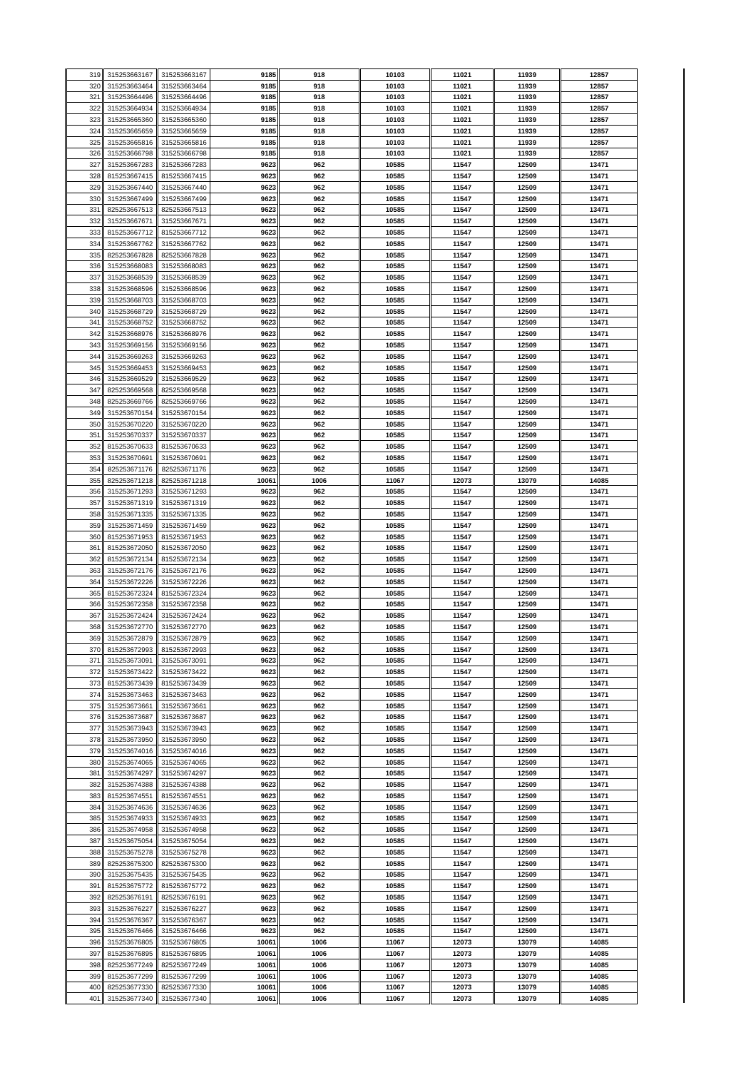| 319 | 315253663167 | 315253663167 | 9185 | 918 | 10103 | 11021 | 11939 | 12857 |
| 320 | 315253663464 | 315253663464 | 9185 | 918 | 10103 | 11021 | 11939 | 12857 |
| 321 | 315253664496 | 315253664496 | 9185 | 918 | 10103 | 11021 | 11939 | 12857 |
| 322 | 315253664934 | 315253664934 | 9185 | 918 | 10103 | 11021 | 11939 | 12857 |
| 323 | 315253665360 | 315253665360 | 9185 | 918 | 10103 | 11021 | 11939 | 12857 |
| 324 | 315253665659 | 315253665659 | 9185 | 918 | 10103 | 11021 | 11939 | 12857 |
| 325 | 315253665816 | 315253665816 | 9185 | 918 | 10103 | 11021 | 11939 | 12857 |
| 326 | 315253666798 | 315253666798 | 9185 | 918 | 10103 | 11021 | 11939 | 12857 |
| 327 | 315253667283 | 315253667283 | 9623 | 962 | 10585 | 11547 | 12509 | 13471 |
| 328 | 815253667415 | 815253667415 | 9623 | 962 | 10585 | 11547 | 12509 | 13471 |
| 329 | 315253667440 | 315253667440 | 9623 | 962 | 10585 | 11547 | 12509 | 13471 |
| 330 | 315253667499 | 315253667499 | 9623 | 962 | 10585 | 11547 | 12509 | 13471 |
| 331 | 825253667513 | 825253667513 | 9623 | 962 | 10585 | 11547 | 12509 | 13471 |
| 332 | 315253667671 | 315253667671 | 9623 | 962 | 10585 | 11547 | 12509 | 13471 |
| 333 | 815253667712 | 815253667712 | 9623 | 962 | 10585 | 11547 | 12509 | 13471 |
| 334 | 315253667762 | 315253667762 | 9623 | 962 | 10585 | 11547 | 12509 | 13471 |
| 335 | 825253667828 | 825253667828 | 9623 | 962 | 10585 | 11547 | 12509 | 13471 |
| 336 | 315253668083 | 315253668083 | 9623 | 962 | 10585 | 11547 | 12509 | 13471 |
| 337 | 315253668539 | 315253668539 | 9623 | 962 | 10585 | 11547 | 12509 | 13471 |
| 338 | 315253668596 | 315253668596 | 9623 | 962 | 10585 | 11547 | 12509 | 13471 |
| 339 | 315253668703 | 315253668703 | 9623 | 962 | 10585 | 11547 | 12509 | 13471 |
| 340 | 315253668729 | 315253668729 | 9623 | 962 | 10585 | 11547 | 12509 | 13471 |
| 341 | 315253668752 | 315253668752 | 9623 | 962 | 10585 | 11547 | 12509 | 13471 |
| 342 | 315253668976 | 315253668976 | 9623 | 962 | 10585 | 11547 | 12509 | 13471 |
| 343 | 315253669156 | 315253669156 | 9623 | 962 | 10585 | 11547 | 12509 | 13471 |
| 344 | 315253669263 | 315253669263 | 9623 | 962 | 10585 | 11547 | 12509 | 13471 |
| 345 | 315253669453 | 315253669453 | 9623 | 962 | 10585 | 11547 | 12509 | 13471 |
| 346 | 315253669529 | 315253669529 | 9623 | 962 | 10585 | 11547 | 12509 | 13471 |
| 347 | 825253669568 | 825253669568 | 9623 | 962 | 10585 | 11547 | 12509 | 13471 |
| 348 | 825253669766 | 825253669766 | 9623 | 962 | 10585 | 11547 | 12509 | 13471 |
| 349 | 315253670154 | 315253670154 | 9623 | 962 | 10585 | 11547 | 12509 | 13471 |
| 350 | 315253670220 | 315253670220 | 9623 | 962 | 10585 | 11547 | 12509 | 13471 |
| 351 | 315253670337 | 315253670337 | 9623 | 962 | 10585 | 11547 | 12509 | 13471 |
| 352 | 815253670633 | 815253670633 | 9623 | 962 | 10585 | 11547 | 12509 | 13471 |
| 353 | 315253670691 | 315253670691 | 9623 | 962 | 10585 | 11547 | 12509 | 13471 |
| 354 | 825253671176 | 825253671176 | 9623 | 962 | 10585 | 11547 | 12509 | 13471 |
| 355 | 825253671218 | 825253671218 | 10061 | 1006 | 11067 | 12073 | 13079 | 14085 |
| 356 | 315253671293 | 315253671293 | 9623 | 962 | 10585 | 11547 | 12509 | 13471 |
| 357 | 315253671319 | 315253671319 | 9623 | 962 | 10585 | 11547 | 12509 | 13471 |
| 358 | 315253671335 | 315253671335 | 9623 | 962 | 10585 | 11547 | 12509 | 13471 |
| 359 | 315253671459 | 315253671459 | 9623 | 962 | 10585 | 11547 | 12509 | 13471 |
| 360 | 815253671953 | 815253671953 | 9623 | 962 | 10585 | 11547 | 12509 | 13471 |
| 361 | 815253672050 | 815253672050 | 9623 | 962 | 10585 | 11547 | 12509 | 13471 |
| 362 | 815253672134 | 815253672134 | 9623 | 962 | 10585 | 11547 | 12509 | 13471 |
| 363 | 315253672176 | 315253672176 | 9623 | 962 | 10585 | 11547 | 12509 | 13471 |
| 364 | 315253672226 | 315253672226 | 9623 | 962 | 10585 | 11547 | 12509 | 13471 |
| 365 | 815253672324 | 815253672324 | 9623 | 962 | 10585 | 11547 | 12509 | 13471 |
| 366 | 315253672358 | 315253672358 | 9623 | 962 | 10585 | 11547 | 12509 | 13471 |
| 367 | 315253672424 | 315253672424 | 9623 | 962 | 10585 | 11547 | 12509 | 13471 |
| 368 | 315253672770 | 315253672770 | 9623 | 962 | 10585 | 11547 | 12509 | 13471 |
| 369 | 315253672879 | 315253672879 | 9623 | 962 | 10585 | 11547 | 12509 | 13471 |
| 370 | 815253672993 | 815253672993 | 9623 | 962 | 10585 | 11547 | 12509 | 13471 |
| 371 | 315253673091 | 315253673091 | 9623 | 962 | 10585 | 11547 | 12509 | 13471 |
| 372 | 315253673422 | 315253673422 | 9623 | 962 | 10585 | 11547 | 12509 | 13471 |
| 373 | 815253673439 | 815253673439 | 9623 | 962 | 10585 | 11547 | 12509 | 13471 |
| 374 | 315253673463 | 315253673463 | 9623 | 962 | 10585 | 11547 | 12509 | 13471 |
| 375 | 315253673661 | 315253673661 | 9623 | 962 | 10585 | 11547 | 12509 | 13471 |
| 376 | 315253673687 | 315253673687 | 9623 | 962 | 10585 | 11547 | 12509 | 13471 |
| 377 | 315253673943 | 315253673943 | 9623 | 962 | 10585 | 11547 | 12509 | 13471 |
| 378 | 315253673950 | 315253673950 | 9623 | 962 | 10585 | 11547 | 12509 | 13471 |
| 379 | 315253674016 | 315253674016 | 9623 | 962 | 10585 | 11547 | 12509 | 13471 |
| 380 | 315253674065 | 315253674065 | 9623 | 962 | 10585 | 11547 | 12509 | 13471 |
| 381 | 315253674297 | 315253674297 | 9623 | 962 | 10585 | 11547 | 12509 | 13471 |
| 382 | 315253674388 | 315253674388 | 9623 | 962 | 10585 | 11547 | 12509 | 13471 |
| 383 | 815253674551 | 815253674551 | 9623 | 962 | 10585 | 11547 | 12509 | 13471 |
| 384 | 315253674636 | 315253674636 | 9623 | 962 | 10585 | 11547 | 12509 | 13471 |
| 385 | 315253674933 | 315253674933 | 9623 | 962 | 10585 | 11547 | 12509 | 13471 |
| 386 | 315253674958 | 315253674958 | 9623 | 962 | 10585 | 11547 | 12509 | 13471 |
| 387 | 315253675054 | 315253675054 | 9623 | 962 | 10585 | 11547 | 12509 | 13471 |
| 388 | 315253675278 | 315253675278 | 9623 | 962 | 10585 | 11547 | 12509 | 13471 |
| 389 | 825253675300 | 825253675300 | 9623 | 962 | 10585 | 11547 | 12509 | 13471 |
| 390 | 315253675435 | 315253675435 | 9623 | 962 | 10585 | 11547 | 12509 | 13471 |
| 391 | 815253675772 | 815253675772 | 9623 | 962 | 10585 | 11547 | 12509 | 13471 |
| 392 | 825253676191 | 825253676191 | 9623 | 962 | 10585 | 11547 | 12509 | 13471 |
| 393 | 315253676227 | 315253676227 | 9623 | 962 | 10585 | 11547 | 12509 | 13471 |
| 394 | 315253676367 | 315253676367 | 9623 | 962 | 10585 | 11547 | 12509 | 13471 |
| 395 | 315253676466 | 315253676466 | 9623 | 962 | 10585 | 11547 | 12509 | 13471 |
| 396 | 315253676805 | 315253676805 | 10061 | 1006 | 11067 | 12073 | 13079 | 14085 |
| 397 | 815253676895 | 815253676895 | 10061 | 1006 | 11067 | 12073 | 13079 | 14085 |
| 398 | 825253677249 | 825253677249 | 10061 | 1006 | 11067 | 12073 | 13079 | 14085 |
| 399 | 815253677299 | 815253677299 | 10061 | 1006 | 11067 | 12073 | 13079 | 14085 |
| 400 | 825253677330 | 825253677330 | 10061 | 1006 | 11067 | 12073 | 13079 | 14085 |
| 401 | 315253677340 | 315253677340 | 10061 | 1006 | 11067 | 12073 | 13079 | 14085 |